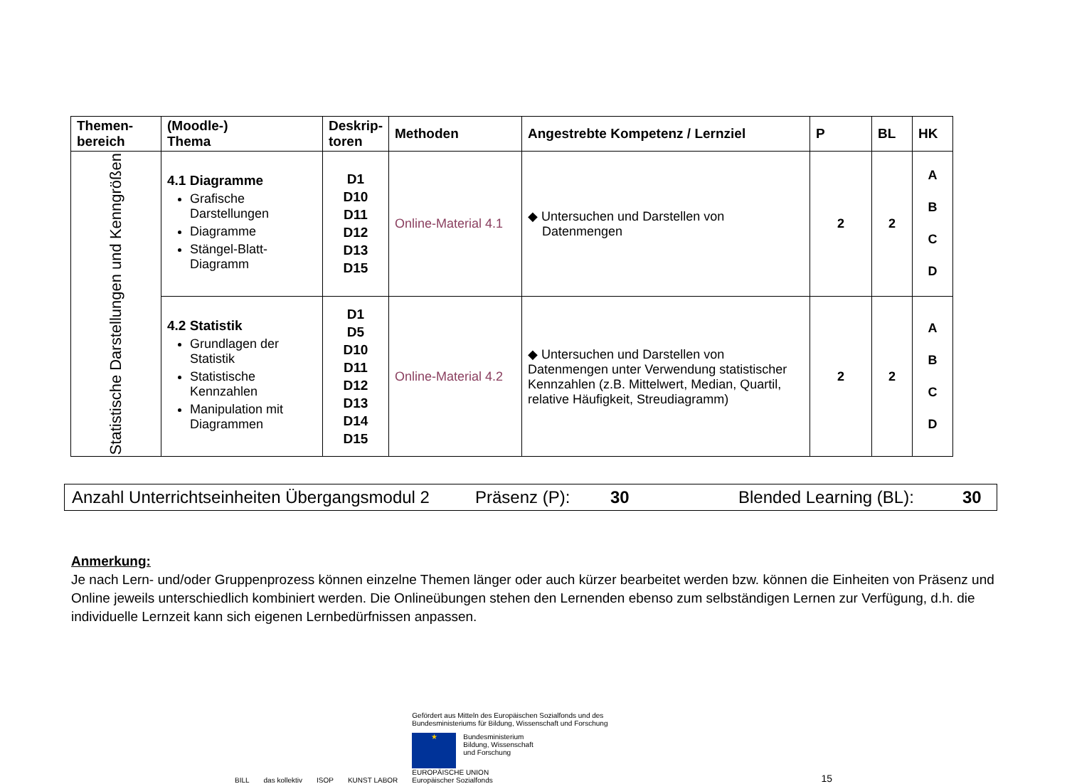| Themen- bereich | (Moodle-) Thema | Deskrip- toren | Methoden | Angestrebte Kompetenz / Lernziel | P | BL | HK |
| --- | --- | --- | --- | --- | --- | --- | --- |
| Statistische Darstellungen und Kenngrößen | 4.1 Diagramme Grafische Darstellungen Diagramme Stängel-Blatt-Diagramm | D1 D10 D11 D12 D13 D15 | Online-Material 4.1 | ◆ Untersuchen und Darstellen von Datenmengen | 2 | 2 | A B C D |
| | 4.2 Statistik Grundlagen der Statistik Statistische Kennzahlen Manipulation mit Diagrammen | D1 D5 D10 D11 D12 D13 D14 D15 | Online-Material 4.2 | ◆ Untersuchen und Darstellen von Datenmengen unter Verwendung statistischer Kennzahlen (z.B. Mittelwert, Median, Quartil, relative Häufigkeit, Streudiagramm) | 2 | 2 | A B C D |
Anzahl Unterrichtseinheiten Übergangsmodul 2 Präsenz (P): 30 Blended Learning (BL): 30
Anmerkung:
Je nach Lern- und/oder Gruppenprozess können einzelne Themen länger oder auch kürzer bearbeitet werden bzw. können die Einheiten von Präsenz und Online jeweils unterschiedlich kombiniert werden. Die Onlineübungen stehen den Lernenden ebenso zum selbständigen Lernen zur Verfügung, d.h. die individuelle Lernzeit kann sich eigenen Lernbedürfnissen anpassen.
BILL das kollektiv ISOP KUNST LABOR
Gefördert aus Mitteln des Europäischen Sozialfonds und des
Bundesministeriums für Bildung, Wissenschaft und Forschung
★
Bundesministerium
Bildung, Wissenschaft
und Forschung
EUROPÄISCHE UNION
Europäischer Sozialfonds
15